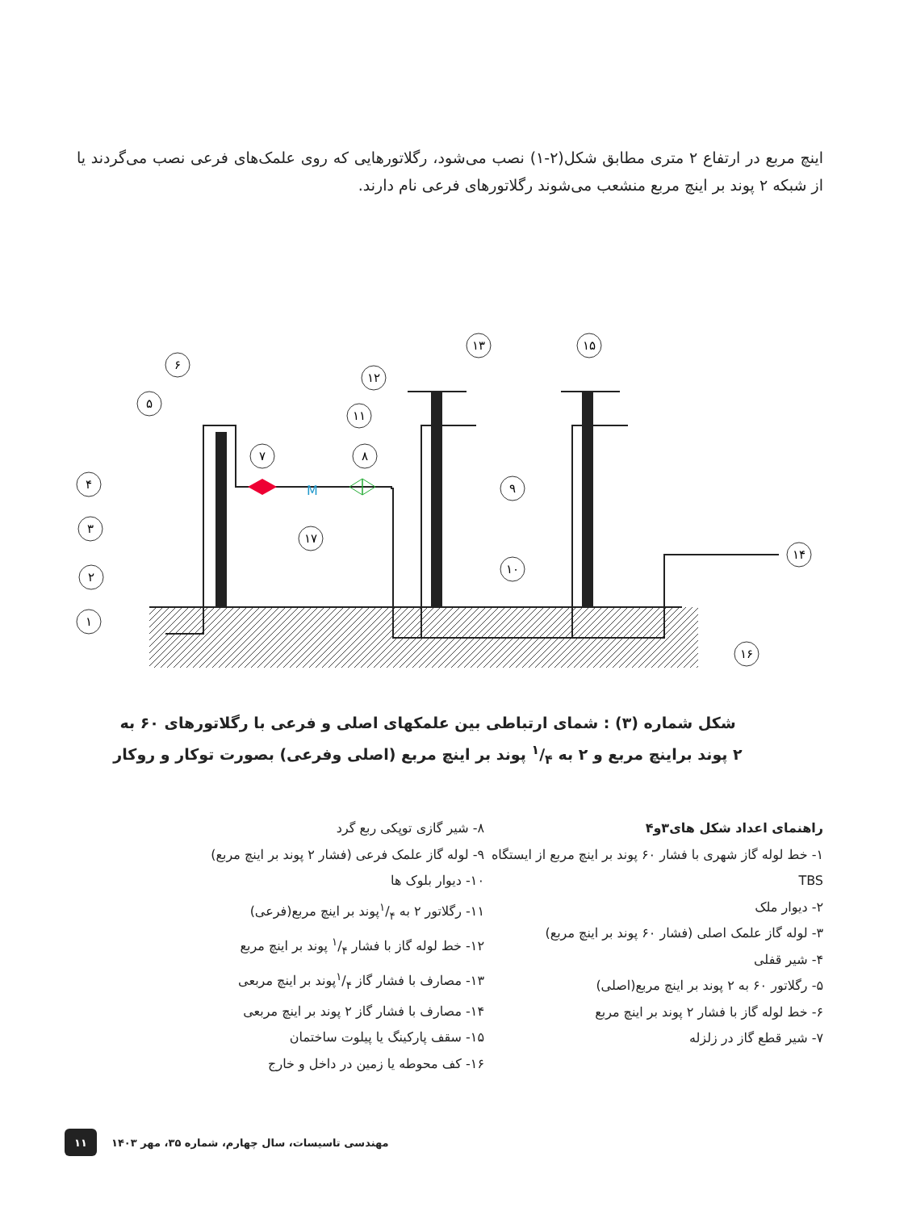اینچ مربع در ارتفاع ۲ متری مطابق شکل(۲-۱) نصب می‌شود، رگلاتورهایی که روی علمک‌های فرعی نصب می‌گردند یا از شبکه ۲ پوند بر اینچ مربع منشعب می‌شوند رگلاتورهای فرعی نام دارند.
M
۱
۲
۳
۴
۵
۶
۷
۸
۹
۱۰
۱۱
۱۲
۱۳
۱۴
۱۵
۱۶
۱۷
شکل شماره (۳) : شمای ارتباطی بین علمکهای اصلی و فرعی با رگلاتورهای ۶۰ به ۲ پوند براینچ مربع و ۲ به ۱/۴ پوند بر اینچ مربع (اصلی وفرعی) بصورت توکار و روکار
راهنمای اعداد شکل های۳و۴
۱- خط لوله گاز شهری با فشار ۶۰ پوند بر اینچ مربع از ایستگاه TBS
۲- دیوار ملک
۳- لوله گاز علمک اصلی (فشار ۶۰ پوند بر اینچ مربع)
۴- شیر قفلی
۵- رگلاتور ۶۰ به ۲ پوند بر اینچ مربع(اصلی)
۶- خط لوله گاز با فشار ۲ پوند بر اینچ مربع
۷- شیر قطع گاز در زلزله
۸- شیر گازی توپکی ربع گرد
۹- لوله گاز علمک فرعی (فشار ۲ پوند بر اینچ مربع)
۱۰- دیوار بلوک ها
۱۱- رگلاتور ۲ به ۱/۴پوند بر اینچ مربع(فرعی)
۱۲- خط لوله گاز با فشار ۱/۴ پوند بر اینچ مربع
۱۳- مصارف با فشار گاز ۱/۴پوند بر اینچ مربعی
۱۴- مصارف با فشار گاز ۲ پوند بر اینچ مربعی
۱۵- سقف پارکینگ یا پیلوت ساختمان
۱۶- کف محوطه یا زمین در داخل و خارج
۱۱
مهندسی تاسیسات، سال چهارم، شماره ۳۵، مهر ۱۴۰۳